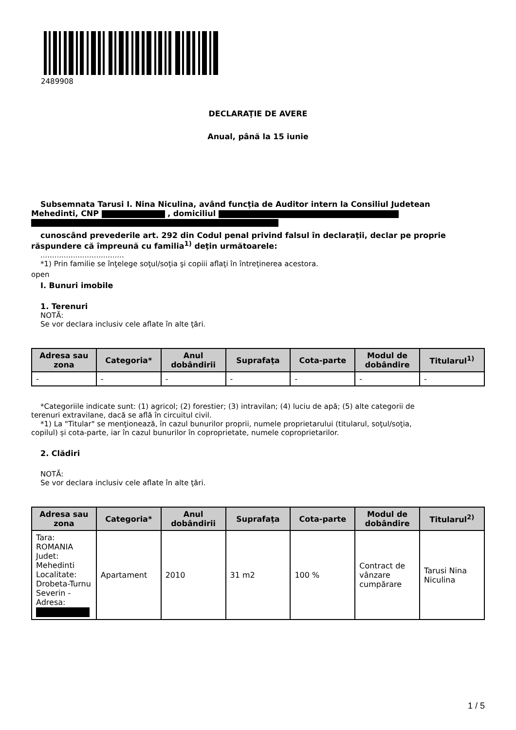2489908
DECLARAŢIE DE AVERE
Anual, până la 15 iunie
Subsemnata Tarusi I. Nina Niculina, având funcţia de Auditor intern la Consiliul Judetean
Mehedinti, CNP , domiciliul
cunoscând prevederile art. 292 din Codul penal privind falsul în declaraţii, declar pe proprie
răspundere că împreună cu familia<sup>1)</sup> deţin următoarele:
....................................
*1) Prin familie se înţelege soţul/soţia şi copiii aflaţi în întreţinerea acestora.
open
I. Bunuri imobile
1. Terenuri
NOTĂ:
Se vor declara inclusiv cele aflate în alte ţări.
| Adresa sau zona | Categoria* | Anul dobândirii | Suprafaţa | Cota-parte | Modul de dobândire | Titularul<sup>1)</sup> |
| --- | --- | --- | --- | --- | --- | --- |
| - | - | - | - | - | - | - |
*Categoriile indicate sunt: (1) agricol; (2) forestier; (3) intravilan; (4) luciu de apă; (5) alte categorii de
terenuri extravilane, dacă se află în circuitul civil.
*1) La "Titular" se menţionează, în cazul bunurilor proprii, numele proprietarului (titularul, soţul/soţia,
copilul) și cota-parte, iar în cazul bunurilor în coproprietate, numele coproprietarilor.
2. Clădiri
NOTĂ:
Se vor declara inclusiv cele aflate în alte ţări.
| Adresa sau zona | Categoria* | Anul dobândirii | Suprafaţa | Cota-parte | Modul de dobândire | Titularul<sup>2)</sup> |
| --- | --- | --- | --- | --- | --- | --- |
| Tara: ROMANIA Judet: Mehedinti Localitate: Drobeta-Turnu Severin - Adresa: | Apartament | 2010 | 31 m2 | 100 % | Contract de vânzare cumpărare | Tarusi Nina Niculina |
1 / 5